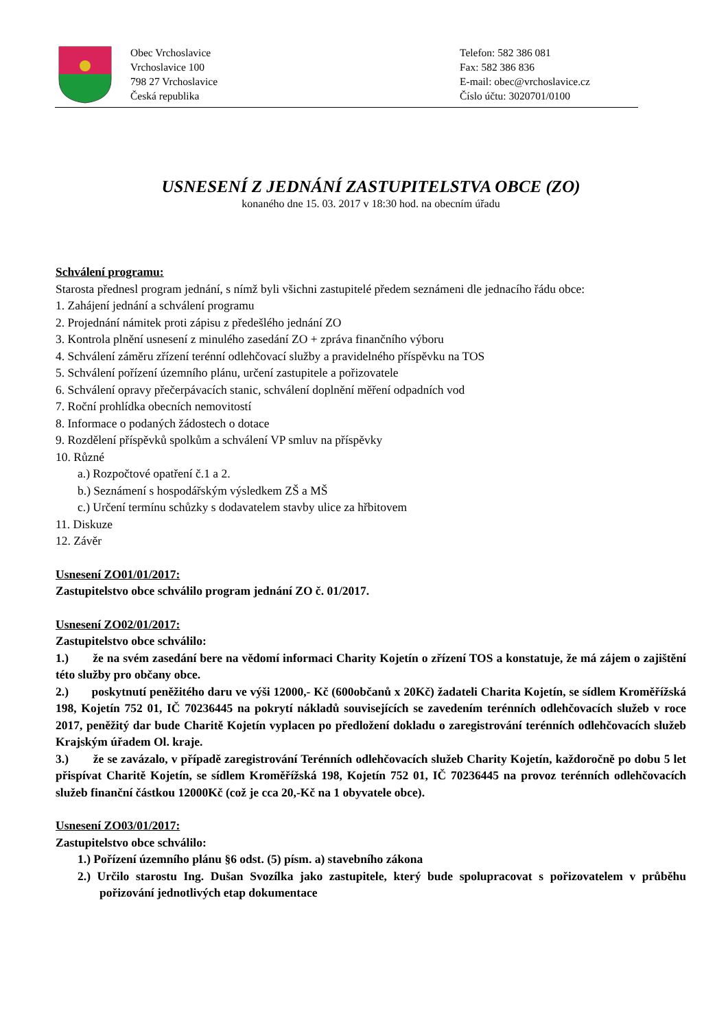Obec Vrchoslavice
Vrchoslavice 100
798 27 Vrchoslavice
Česká republika
Telefon: 582 386 081
Fax: 582 386 836
E-mail: obec@vrchoslavice.cz
Číslo účtu: 3020701/0100
USNESENÍ Z JEDNÁNÍ ZASTUPITELSTVA OBCE (ZO)
konaného dne 15. 03. 2017 v 18:30 hod. na obecním úřadu
Schválení programu:
Starosta přednesl program jednání, s nímž byli všichni zastupitelé předem seznámeni dle jednacího řádu obce:
1. Zahájení jednání a schválení programu
2. Projednání námitek proti zápisu z předešlého jednání ZO
3. Kontrola plnění usnesení z minulého zasedání ZO + zpráva finančního výboru
4. Schválení záměru zřízení terénní odlehčovací služby a pravidelného příspěvku na TOS
5. Schválení pořízení územního plánu, určení zastupitele a pořizovatele
6. Schválení opravy přečerpávacích stanic, schválení doplnění měření odpadních vod
7. Roční prohlídka obecních nemovitostí
8. Informace o podaných žádostech o dotace
9. Rozdělení příspěvků spolkům a schválení VP smluv na příspěvky
10. Různé
a.) Rozpočtové opatření č.1 a 2.
b.) Seznámení s hospodářským výsledkem ZŠ a MŠ
c.) Určení termínu schůzky s dodavatelem stavby ulice za hřbitovem
11. Diskuze
12. Závěr
Usnesení ZO01/01/2017:
Zastupitelstvo obce schválilo program jednání ZO č. 01/2017.
Usnesení ZO02/01/2017:
Zastupitelstvo obce schválilo:
1.) že na svém zasedání bere na vědomí informaci Charity Kojetín o zřízení TOS a konstatuje, že má zájem o zajištění této služby pro občany obce.
2.) poskytnutí peněžitého daru ve výši 12000,- Kč (600občanů x 20Kč) žadateli Charita Kojetín, se sídlem Kroměřížská 198, Kojetín 752 01, IČ 70236445 na pokrytí nákladů souvisejících se zavedením terénních odlehčovacích služeb v roce 2017, peněžitý dar bude Charitě Kojetín vyplacen po předložení dokladu o zaregistrování terénních odlehčovacích služeb Krajským úřadem Ol. kraje.
3.) že se zavázalo, v případě zaregistrování Terénních odlehčovacích služeb Charity Kojetín, každoročně po dobu 5 let přispívat Charitě Kojetín, se sídlem Kroměřížská 198, Kojetín 752 01, IČ 70236445 na provoz terénních odlehčovacích služeb finanční částkou 12000Kč (což je cca 20,-Kč na 1 obyvatele obce).
Usnesení ZO03/01/2017:
Zastupitelstvo obce schválilo:
1.) Pořízení územního plánu §6 odst. (5) písm. a) stavebního zákona
2.) Určilo starostu Ing. Dušan Svozílka jako zastupitele, který bude spolupracovat s pořizovatelem v průběhu pořizování jednotlivých etap dokumentace